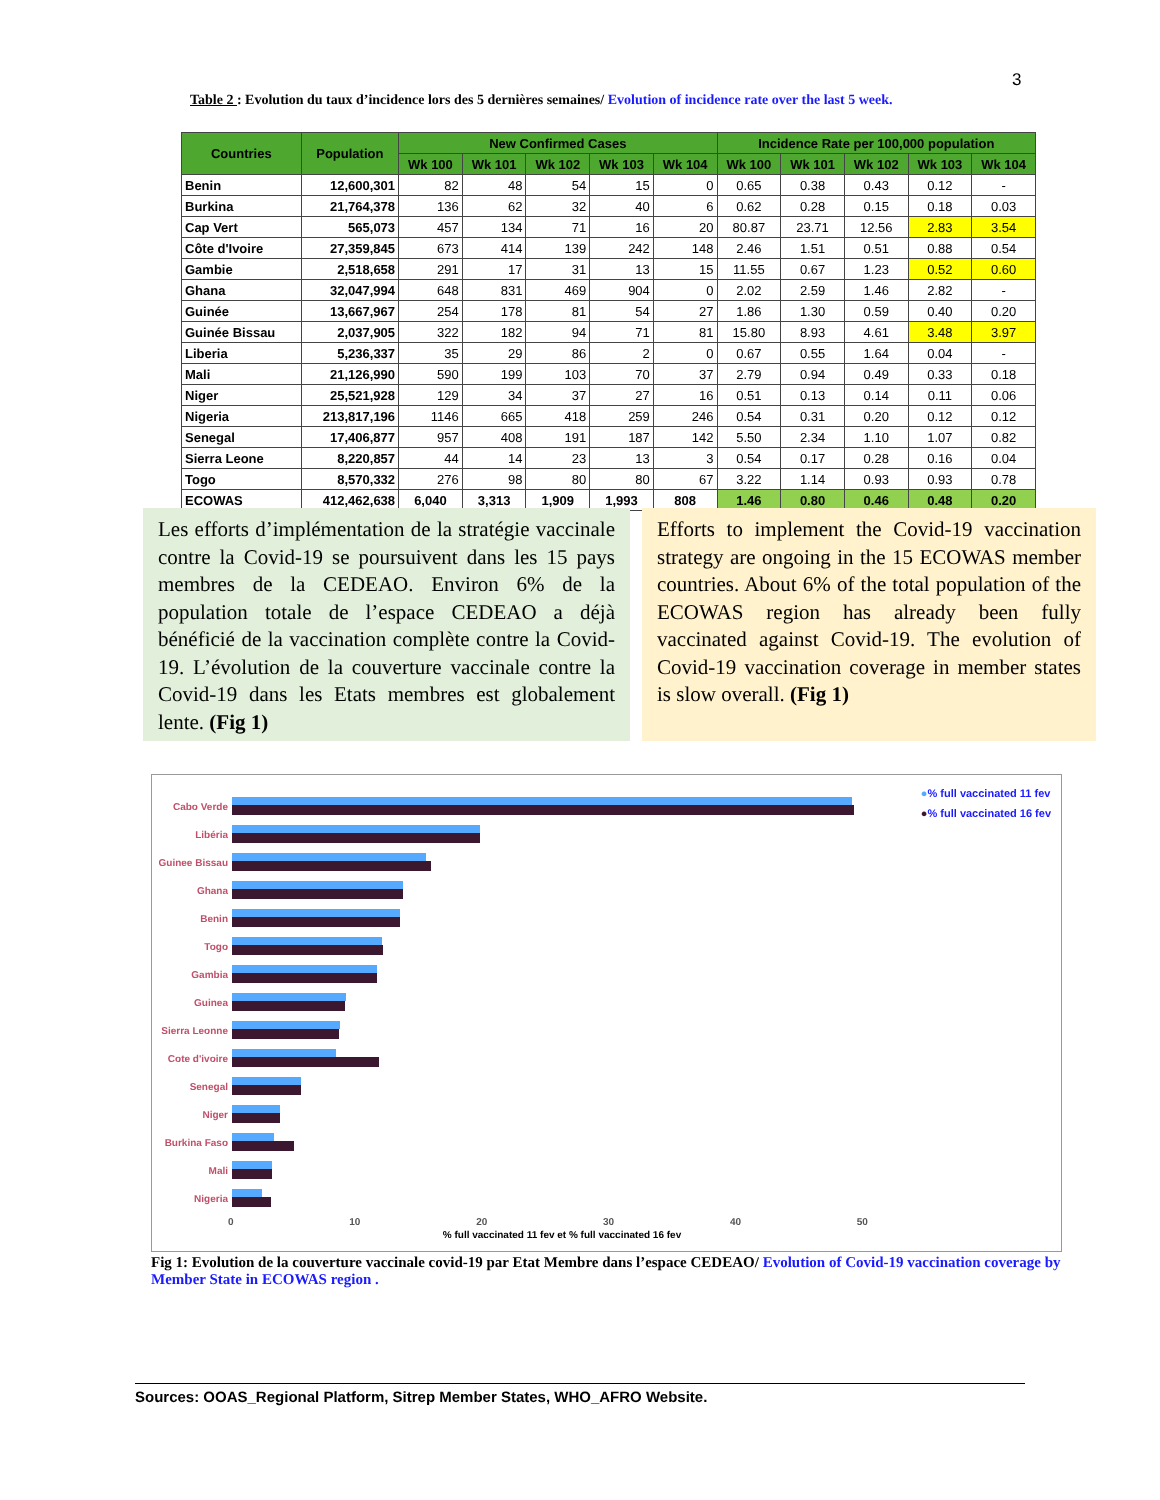3
Table 2 : Evolution du taux d’incidence lors des 5 dernières semaines/ Evolution of incidence rate over the last 5 week.
| Countries | Population | New Confirmed Cases | | | | | Incidence Rate per 100,000 population | | | | |
| --- | --- | --- | --- | --- | --- | --- | --- | --- | --- | --- | --- |
| | | Wk 100 | Wk 101 | Wk 102 | Wk 103 | Wk 104 | Wk 100 | Wk 101 | Wk 102 | Wk 103 | Wk 104 |
| Benin | 12,600,301 | 82 | 48 | 54 | 15 | 0 | 0.65 | 0.38 | 0.43 | 0.12 | - |
| Burkina | 21,764,378 | 136 | 62 | 32 | 40 | 6 | 0.62 | 0.28 | 0.15 | 0.18 | 0.03 |
| Cap Vert | 565,073 | 457 | 134 | 71 | 16 | 20 | 80.87 | 23.71 | 12.56 | 2.83 | 3.54 |
| Côte d'Ivoire | 27,359,845 | 673 | 414 | 139 | 242 | 148 | 2.46 | 1.51 | 0.51 | 0.88 | 0.54 |
| Gambie | 2,518,658 | 291 | 17 | 31 | 13 | 15 | 11.55 | 0.67 | 1.23 | 0.52 | 0.60 |
| Ghana | 32,047,994 | 648 | 831 | 469 | 904 | 0 | 2.02 | 2.59 | 1.46 | 2.82 | - |
| Guinée | 13,667,967 | 254 | 178 | 81 | 54 | 27 | 1.86 | 1.30 | 0.59 | 0.40 | 0.20 |
| Guinée Bissau | 2,037,905 | 322 | 182 | 94 | 71 | 81 | 15.80 | 8.93 | 4.61 | 3.48 | 3.97 |
| Liberia | 5,236,337 | 35 | 29 | 86 | 2 | 0 | 0.67 | 0.55 | 1.64 | 0.04 | - |
| Mali | 21,126,990 | 590 | 199 | 103 | 70 | 37 | 2.79 | 0.94 | 0.49 | 0.33 | 0.18 |
| Niger | 25,521,928 | 129 | 34 | 37 | 27 | 16 | 0.51 | 0.13 | 0.14 | 0.11 | 0.06 |
| Nigeria | 213,817,196 | 1146 | 665 | 418 | 259 | 246 | 0.54 | 0.31 | 0.20 | 0.12 | 0.12 |
| Senegal | 17,406,877 | 957 | 408 | 191 | 187 | 142 | 5.50 | 2.34 | 1.10 | 1.07 | 0.82 |
| Sierra Leone | 8,220,857 | 44 | 14 | 23 | 13 | 3 | 0.54 | 0.17 | 0.28 | 0.16 | 0.04 |
| Togo | 8,570,332 | 276 | 98 | 80 | 80 | 67 | 3.22 | 1.14 | 0.93 | 0.93 | 0.78 |
| ECOWAS | 412,462,638 | 6,040 | 3,313 | 1,909 | 1,993 | 808 | 1.46 | 0.80 | 0.46 | 0.48 | 0.20 |
Les efforts d’implémentation de la stratégie vaccinale contre la Covid-19 se poursuivent dans les 15 pays membres de la CEDEAO. Environ 6% de la population totale de l’espace CEDEAO a déjà bénéficié de la vaccination complète contre la Covid-19. L’évolution de la couverture vaccinale contre la Covid-19 dans les Etats membres est globalement lente. (Fig 1)
Efforts to implement the Covid-19 vaccination strategy are ongoing in the 15 ECOWAS member countries. About 6% of the total population of the ECOWAS region has already been fully vaccinated against Covid-19. The evolution of Covid-19 vaccination coverage in member states is slow overall. (Fig 1)
●% full vaccinated 11 fev
●% full vaccinated 16 fev
Cabo Verde
Libéria
Guinee Bissau
Ghana
Benin
Togo
Gambia
Guinea
Sierra Leonne
Cote d'ivoire
Senegal
Niger
Burkina Faso
Mali
Nigeria
0 10 20 30 40 50
% full vaccinated 11 fev et % full vaccinated 16 fev
Fig 1: Evolution de la couverture vaccinale covid-19 par Etat Membre dans l’espace CEDEAO/ Evolution of Covid-19 vaccination coverage by Member State in ECOWAS region .
Sources: OOAS_Regional Platform, Sitrep Member States, WHO_AFRO Website.